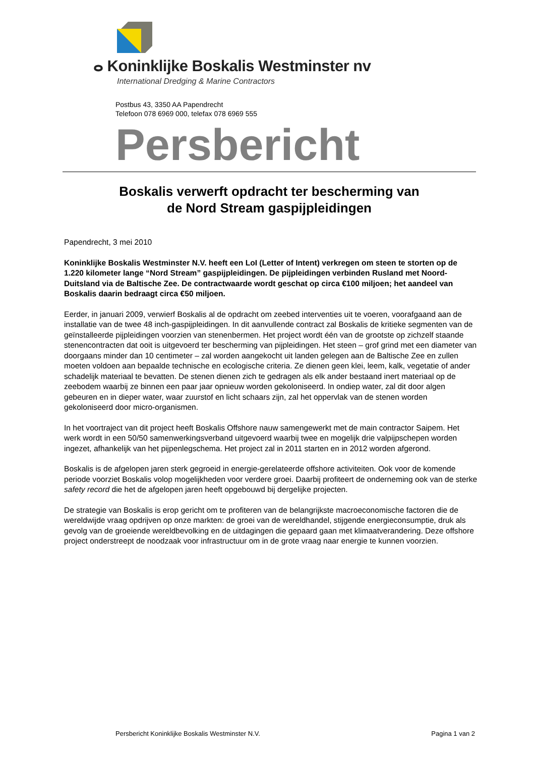ⴰ Koninklijke Boskalis Westminster nv
International Dredging & Marine Contractors
Postbus 43, 3350 AA Papendrecht
Telefoon 078 6969 000, telefax 078 6969 555
Persbericht
Boskalis verwerft opdracht ter bescherming van
de Nord Stream gaspijpleidingen
Papendrecht, 3 mei 2010
Koninklijke Boskalis Westminster N.V. heeft een LoI (Letter of Intent) verkregen om steen te storten op de 1.220 kilometer lange “Nord Stream” gaspijpleidingen. De pijpleidingen verbinden Rusland met Noord-Duitsland via de Baltische Zee. De contractwaarde wordt geschat op circa €100 miljoen; het aandeel van Boskalis daarin bedraagt circa €50 miljoen.
Eerder, in januari 2009, verwierf Boskalis al de opdracht om zeebed interventies uit te voeren, voorafgaand aan de installatie van de twee 48 inch-gaspijpleidingen. In dit aanvullende contract zal Boskalis de kritieke segmenten van de geïnstalleerde pijpleidingen voorzien van stenenbermen. Het project wordt één van de grootste op zichzelf staande stenencontracten dat ooit is uitgevoerd ter bescherming van pijpleidingen. Het steen – grof grind met een diameter van doorgaans minder dan 10 centimeter – zal worden aangekocht uit landen gelegen aan de Baltische Zee en zullen moeten voldoen aan bepaalde technische en ecologische criteria. Ze dienen geen klei, leem, kalk, vegetatie of ander schadelijk materiaal te bevatten. De stenen dienen zich te gedragen als elk ander bestaand inert materiaal op de zeebodem waarbij ze binnen een paar jaar opnieuw worden gekoloniseerd. In ondiep water, zal dit door algen gebeuren en in dieper water, waar zuurstof en licht schaars zijn, zal het oppervlak van de stenen worden gekoloniseerd door micro-organismen.
In het voortraject van dit project heeft Boskalis Offshore nauw samengewerkt met de main contractor Saipem. Het werk wordt in een 50/50 samenwerkingsverband uitgevoerd waarbij twee en mogelijk drie valpijpschepen worden ingezet, afhankelijk van het pijpenlegschema. Het project zal in 2011 starten en in 2012 worden afgerond.
Boskalis is de afgelopen jaren sterk gegroeid in energie-gerelateerde offshore activiteiten. Ook voor de komende periode voorziet Boskalis volop mogelijkheden voor verdere groei. Daarbij profiteert de onderneming ook van de sterke safety record die het de afgelopen jaren heeft opgebouwd bij dergelijke projecten.
De strategie van Boskalis is erop gericht om te profiteren van de belangrijkste macroeconomische factoren die de wereldwijde vraag opdrijven op onze markten: de groei van de wereldhandel, stijgende energieconsumptie, druk als gevolg van de groeiende wereldbevolking en de uitdagingen die gepaard gaan met klimaatverandering. Deze offshore project onderstreept de noodzaak voor infrastructuur om in de grote vraag naar energie te kunnen voorzien.
Persbericht Koninklijke Boskalis Westminster N.V. Pagina 1 van 2